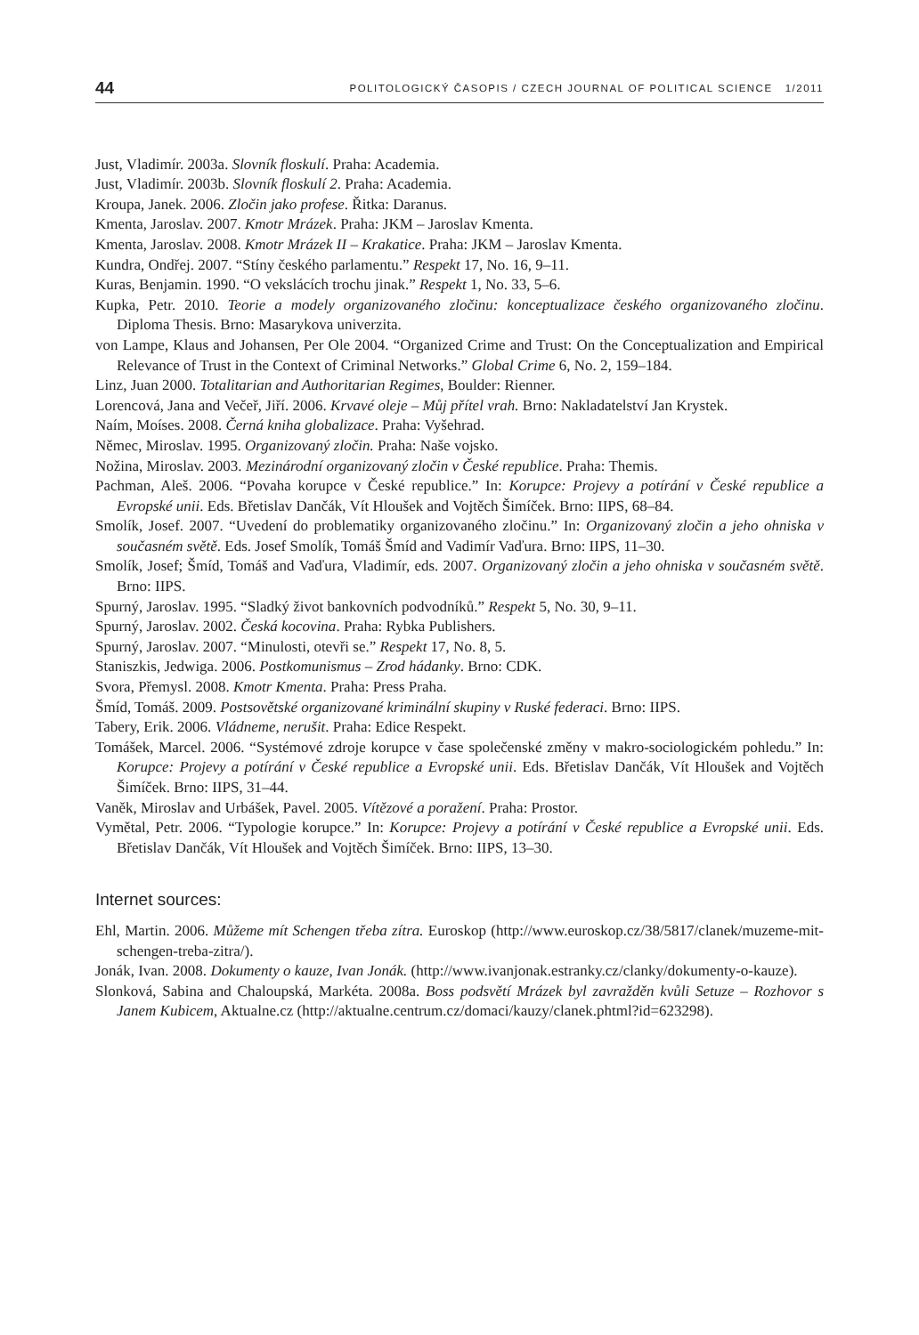44 POLITOLOGICKÝ ČASOPIS / CZECH JOURNAL OF POLITICAL SCIENCE 1/2011
Just, Vladimír. 2003a. Slovník floskulí. Praha: Academia.
Just, Vladimír. 2003b. Slovník floskulí 2. Praha: Academia.
Kroupa, Janek. 2006. Zločin jako profese. Řitka: Daranus.
Kmenta, Jaroslav. 2007. Kmotr Mrázek. Praha: JKM – Jaroslav Kmenta.
Kmenta, Jaroslav. 2008. Kmotr Mrázek II – Krakatice. Praha: JKM – Jaroslav Kmenta.
Kundra, Ondřej. 2007. “Stíny českého parlamentu.” Respekt 17, No. 16, 9–11.
Kuras, Benjamin. 1990. “O vekslácích trochu jinak.” Respekt 1, No. 33, 5–6.
Kupka, Petr. 2010. Teorie a modely organizovaného zločinu: konceptualizace českého organizovaného zločinu. Diploma Thesis. Brno: Masarykova univerzita.
von Lampe, Klaus and Johansen, Per Ole 2004. “Organized Crime and Trust: On the Conceptualization and Empirical Relevance of Trust in the Context of Criminal Networks.” Global Crime 6, No. 2, 159–184.
Linz, Juan 2000. Totalitarian and Authoritarian Regimes, Boulder: Rienner.
Lorencová, Jana and Večeř, Jiří. 2006. Krvavé oleje – Můj přítel vrah. Brno: Nakladatelství Jan Krystek.
Naím, Moíses. 2008. Černá kniha globalizace. Praha: Vyšehrad.
Němec, Miroslav. 1995. Organizovaný zločin. Praha: Naše vojsko.
Nožina, Miroslav. 2003. Mezinárodní organizovaný zločin v České republice. Praha: Themis.
Pachman, Aleš. 2006. “Povaha korupce v České republice.” In: Korupce: Projevy a potírání v České republice a Evropské unii. Eds. Břetislav Dančák, Vít Hloušek and Vojtěch Šimíček. Brno: IIPS, 68–84.
Smolík, Josef. 2007. “Uvedení do problematiky organizovaného zločinu.” In: Organizovaný zločin a jeho ohniska v současném světě. Eds. Josef Smolík, Tomáš Šmíd and Vadimír Vaďura. Brno: IIPS, 11–30.
Smolík, Josef; Šmíd, Tomáš and Vaďura, Vladimír, eds. 2007. Organizovaný zločin a jeho ohniska v současném světě. Brno: IIPS.
Spurný, Jaroslav. 1995. “Sladký život bankovních podvodníků.” Respekt 5, No. 30, 9–11.
Spurný, Jaroslav. 2002. Česká kocovina. Praha: Rybka Publishers.
Spurný, Jaroslav. 2007. “Minulosti, otevři se.” Respekt 17, No. 8, 5.
Staniszkis, Jedwiga. 2006. Postkomunismus – Zrod hádanky. Brno: CDK.
Svora, Přemysl. 2008. Kmotr Kmenta. Praha: Press Praha.
Šmíd, Tomáš. 2009. Postsovětské organizované kriminální skupiny v Ruské federaci. Brno: IIPS.
Tabery, Erik. 2006. Vládneme, nerušit. Praha: Edice Respekt.
Tomášek, Marcel. 2006. “Systémové zdroje korupce v čase společenské změny v makro-sociologickém pohledu.” In: Korupce: Projevy a potírání v České republice a Evropské unii. Eds. Břetislav Dančák, Vít Hloušek and Vojtěch Šimíček. Brno: IIPS, 31–44.
Vaněk, Miroslav and Urbášek, Pavel. 2005. Vítězové a poražení. Praha: Prostor.
Vymětal, Petr. 2006. “Typologie korupce.” In: Korupce: Projevy a potírání v České republice a Evropské unii. Eds. Břetislav Dančák, Vít Hloušek and Vojtěch Šimíček. Brno: IIPS, 13–30.
Internet sources:
Ehl, Martin. 2006. Můžeme mít Schengen třeba zítra. Euroskop (http://www.euroskop.cz/38/5817/clanek/muzeme-mit-schengen-treba-zitra/).
Jonák, Ivan. 2008. Dokumenty o kauze, Ivan Jonák. (http://www.ivanjonak.estranky.cz/clanky/dokumenty-o-kauze).
Slonková, Sabina and Chaloupská, Markéta. 2008a. Boss podsvětí Mrázek byl zavražděn kvůli Setuze – Rozhovor s Janem Kubicem, Aktualne.cz (http://aktualne.centrum.cz/domaci/kauzy/clanek.phtml?id=623298).